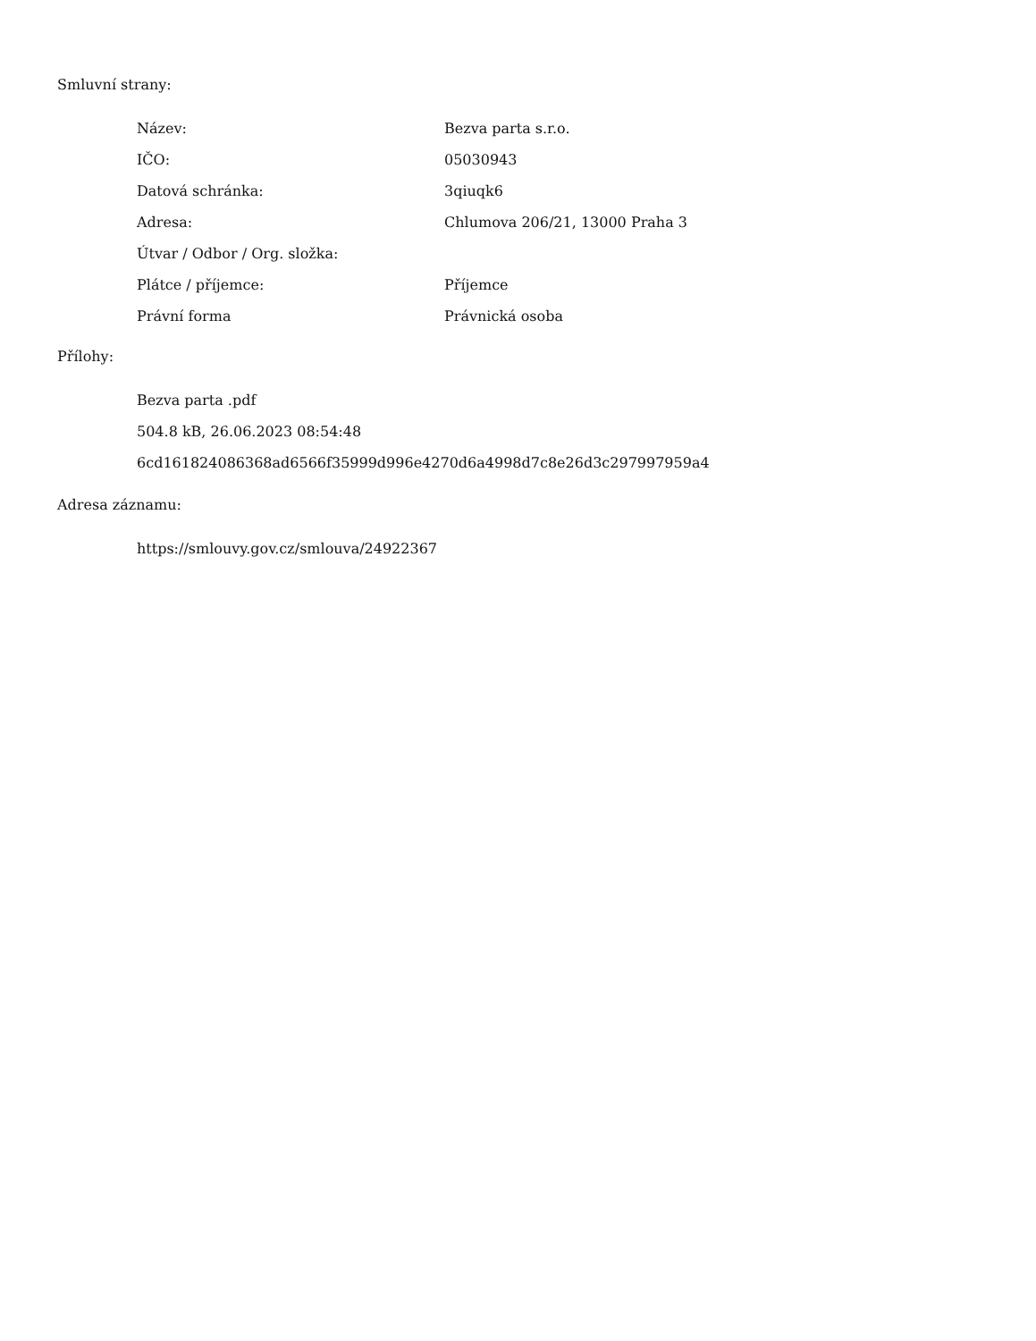Smluvní strany:
| Název: | Bezva parta s.r.o. |
| IČO: | 05030943 |
| Datová schránka: | 3qiuqk6 |
| Adresa: | Chlumova 206/21, 13000 Praha 3 |
| Útvar / Odbor / Org. složka: | |
| Plátce / příjemce: | Příjemce |
| Právní forma | Právnická osoba |
Přílohy:
Bezva parta .pdf
504.8 kB, 26.06.2023 08:54:48
6cd161824086368ad6566f35999d996e4270d6a4998d7c8e26d3c297997959a4
Adresa záznamu:
https://smlouvy.gov.cz/smlouva/24922367